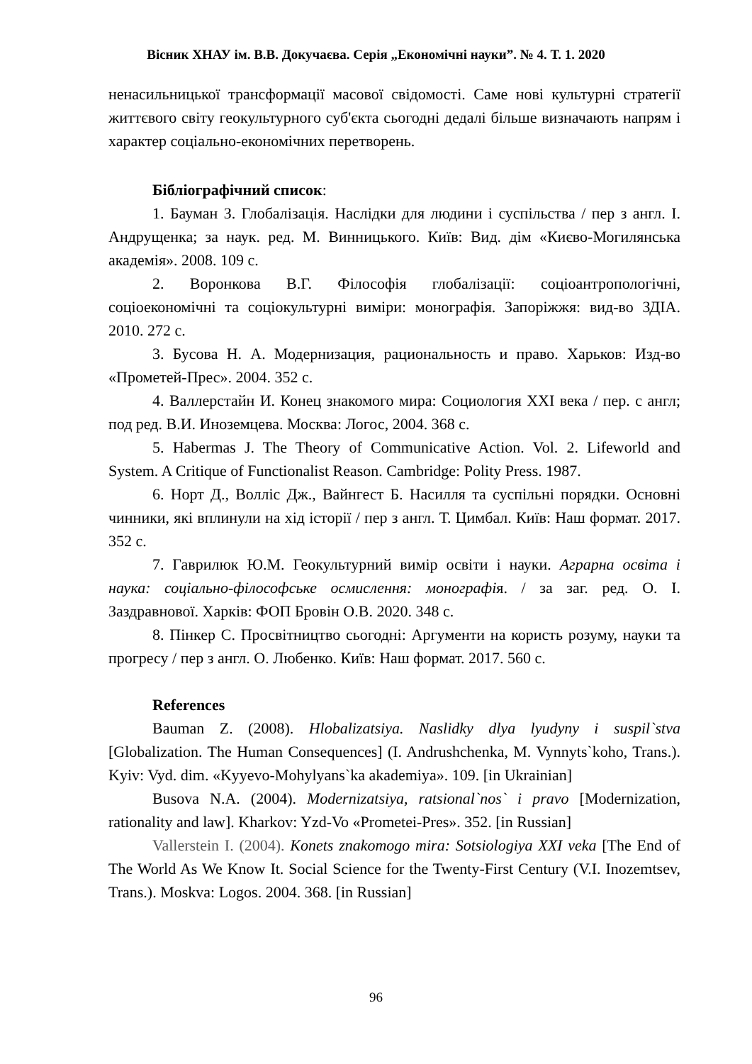Вісник ХНАУ ім. В.В. Докучаєва. Серія „Економічні науки”. № 4. Т. 1. 2020
ненасильницької трансформації масової свідомості. Саме нові культурні стратегії життєвого світу геокультурного суб'єкта сьогодні дедалі більше визначають напрям і характер соціально-економічних перетворень.
Бібліографічний список:
1. Бауман З. Глобалізація. Наслідки для людини і суспільства / пер з англ. І. Андрущенка; за наук. ред. М. Винницького. Київ: Вид. дім «Києво-Могилянська академія». 2008. 109 с.
2. Воронкова В.Г. Філософія глобалізації: соціоантропологічні, соціоекономічні та соціокультурні виміри: монографія. Запоріжжя: вид-во ЗДІА. 2010. 272 с.
3. Бусова Н. А. Модернизация, рациональность и право. Харьков: Изд-во «Прометей-Прес». 2004. 352 с.
4. Валлерстайн И. Конец знакомого мира: Социология XXI века / пер. с англ; под ред. В.И. Иноземцева. Москва: Логос, 2004. 368 с.
5. Habermas J. The Theory of Communicative Action. Vol. 2. Lifeworld and System. A Critique of Functionalist Reason. Cambridge: Polity Press. 1987.
6. Норт Д., Волліс Дж., Вайнгест Б. Насилля та суспільні порядки. Основні чинники, які вплинули на хід історії / пер з англ. Т. Цимбал. Київ: Наш формат. 2017. 352 с.
7. Гаврилюк Ю.М. Геокультурний вимір освіти і науки. Аграрна освіта і наука: соціально-філософське осмислення: монографія. / за заг. ред. О. І. Заздравнової. Харків: ФОП Бровін О.В. 2020. 348 с.
8. Пінкер С. Просвітництво сьогодні: Аргументи на користь розуму, науки та прогресу / пер з англ. О. Любенко. Київ: Наш формат. 2017. 560 с.
References
Bauman Z. (2008). Hlobalizatsiya. Naslidky dlya lyudyny i suspil`stva [Globalization. The Human Consequences] (I. Andrushchenka, M. Vynnyts`koho, Trans.). Kyiv: Vyd. dim. «Kyyevo-Mohylyans`ka akademiya». 109. [in Ukrainian]
Busova N.A. (2004). Modernizatsiya, ratsional`nos` i pravo [Modernization, rationality and law]. Kharkov: Yzd-Vo «Prometei-Pres». 352. [in Russian]
Vallerstein I. (2004). Konets znakomogo mira: Sotsiologiya XXI veka [The End of The World As We Know It. Social Science for the Twenty-First Century (V.I. Inozemtsev, Trans.). Moskva: Logos. 2004. 368. [in Russian]
96